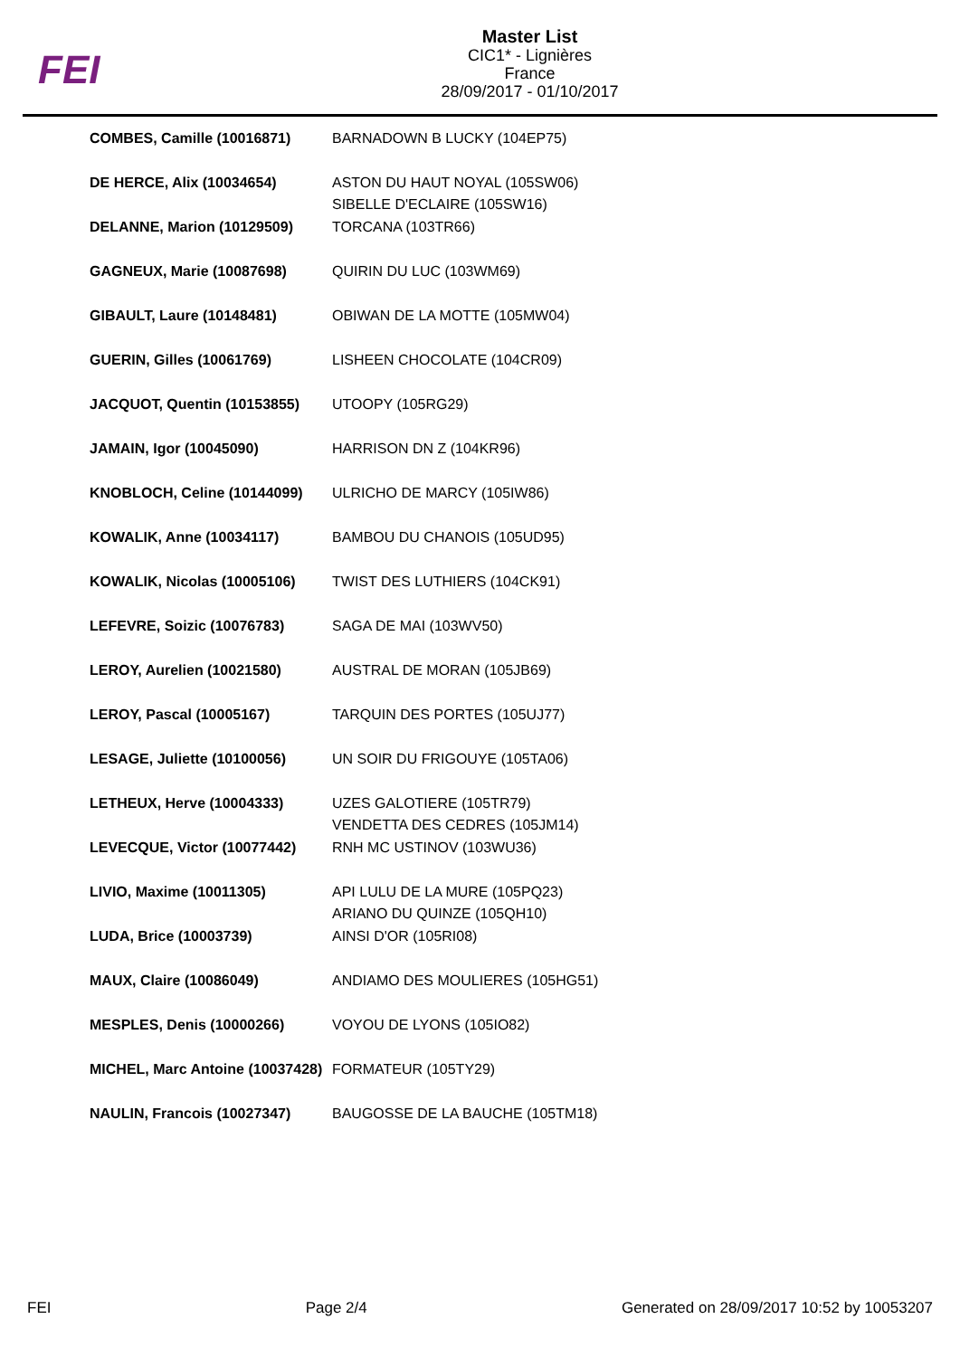FEI
Master List
CIC1* - Lignières
France
28/09/2017 - 01/10/2017
| COMBES, Camille (10016871) | BARNADOWN B LUCKY (104EP75) |
| DE HERCE, Alix (10034654) | ASTON DU HAUT NOYAL (105SW06) SIBELLE D'ECLAIRE (105SW16) |
| DELANNE, Marion (10129509) | TORCANA (103TR66) |
| GAGNEUX, Marie (10087698) | QUIRIN DU LUC (103WM69) |
| GIBAULT, Laure (10148481) | OBIWAN DE LA MOTTE (105MW04) |
| GUERIN, Gilles (10061769) | LISHEEN CHOCOLATE (104CR09) |
| JACQUOT, Quentin (10153855) | UTOOPY (105RG29) |
| JAMAIN, Igor (10045090) | HARRISON DN Z (104KR96) |
| KNOBLOCH, Celine (10144099) | ULRICHO DE MARCY (105IW86) |
| KOWALIK, Anne (10034117) | BAMBOU DU CHANOIS (105UD95) |
| KOWALIK, Nicolas (10005106) | TWIST DES LUTHIERS (104CK91) |
| LEFEVRE, Soizic (10076783) | SAGA DE MAI (103WV50) |
| LEROY, Aurelien (10021580) | AUSTRAL DE MORAN (105JB69) |
| LEROY, Pascal (10005167) | TARQUIN DES PORTES (105UJ77) |
| LESAGE, Juliette (10100056) | UN SOIR DU FRIGOUYE (105TA06) |
| LETHEUX, Herve (10004333) | UZES GALOTIERE (105TR79) VENDETTA DES CEDRES (105JM14) |
| LEVECQUE, Victor (10077442) | RNH MC USTINOV (103WU36) |
| LIVIO, Maxime (10011305) | API LULU DE LA MURE (105PQ23) ARIANO DU QUINZE (105QH10) |
| LUDA, Brice (10003739) | AINSI D'OR (105RI08) |
| MAUX, Claire (10086049) | ANDIAMO DES MOULIERES (105HG51) |
| MESPLES, Denis (10000266) | VOYOU DE LYONS (105IO82) |
| MICHEL, Marc Antoine (10037428) | FORMATEUR (105TY29) |
| NAULIN, Francois (10027347) | BAUGOSSE DE LA BAUCHE (105TM18) |
FEI Page 2/4 Generated on 28/09/2017 10:52 by 10053207